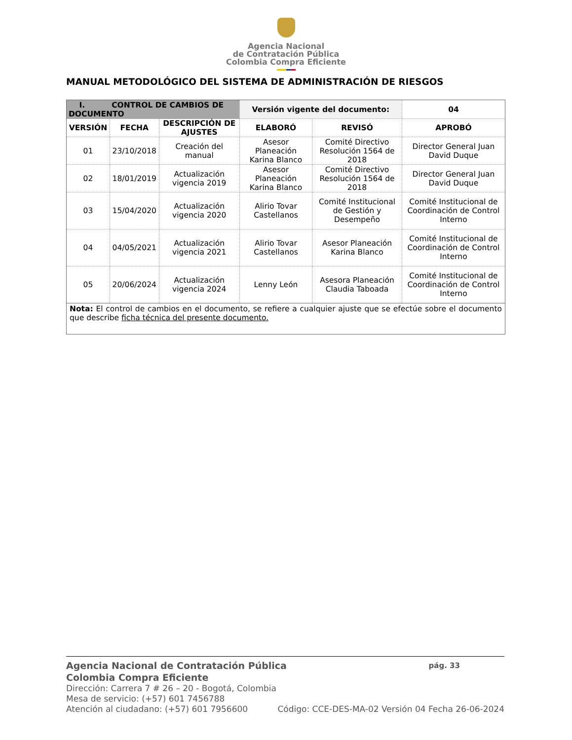Agencia Nacional
de Contratación Pública
Colombia Compra Eficiente
MANUAL METODOLÓGICO DEL SISTEMA DE ADMINISTRACIÓN DE RIESGOS
| I. CONTROL DE CAMBIOS DE DOCUMENTO | | | Versión vigente del documento: | | 04 |
| --- | --- | --- | --- | --- | --- |
| VERSIÓN | FECHA | DESCRIPCIÓN DE AJUSTES | ELABORÓ | REVISÓ | APROBÓ |
| 01 | 23/10/2018 | Creación del manual | Asesor Planeación Karina Blanco | Comité Directivo Resolución 1564 de 2018 | Director General Juan David Duque |
| 02 | 18/01/2019 | Actualización vigencia 2019 | Asesor Planeación Karina Blanco | Comité Directivo Resolución 1564 de 2018 | Director General Juan David Duque |
| 03 | 15/04/2020 | Actualización vigencia 2020 | Alirio Tovar Castellanos | Comité Institucional de Gestión y Desempeño | Comité Institucional de Coordinación de Control Interno |
| 04 | 04/05/2021 | Actualización vigencia 2021 | Alirio Tovar Castellanos | Asesor Planeación Karina Blanco | Comité Institucional de Coordinación de Control Interno |
| 05 | 20/06/2024 | Actualización vigencia 2024 | Lenny León | Asesora Planeación Claudia Taboada | Comité Institucional de Coordinación de Control Interno |
| Nota: El control de cambios en el documento, se refiere a cualquier ajuste que se efectúe sobre el documento que describe ficha técnica del presente documento. | | | | | |
Agencia Nacional de Contratación Pública pág. 33
Colombia Compra Eficiente
Dirección: Carrera 7 # 26 – 20 - Bogotá, Colombia
Mesa de servicio: (+57) 601 7456788
Atención al ciudadano: (+57) 601 7956600 Código: CCE-DES-MA-02 Versión 04 Fecha 26-06-2024